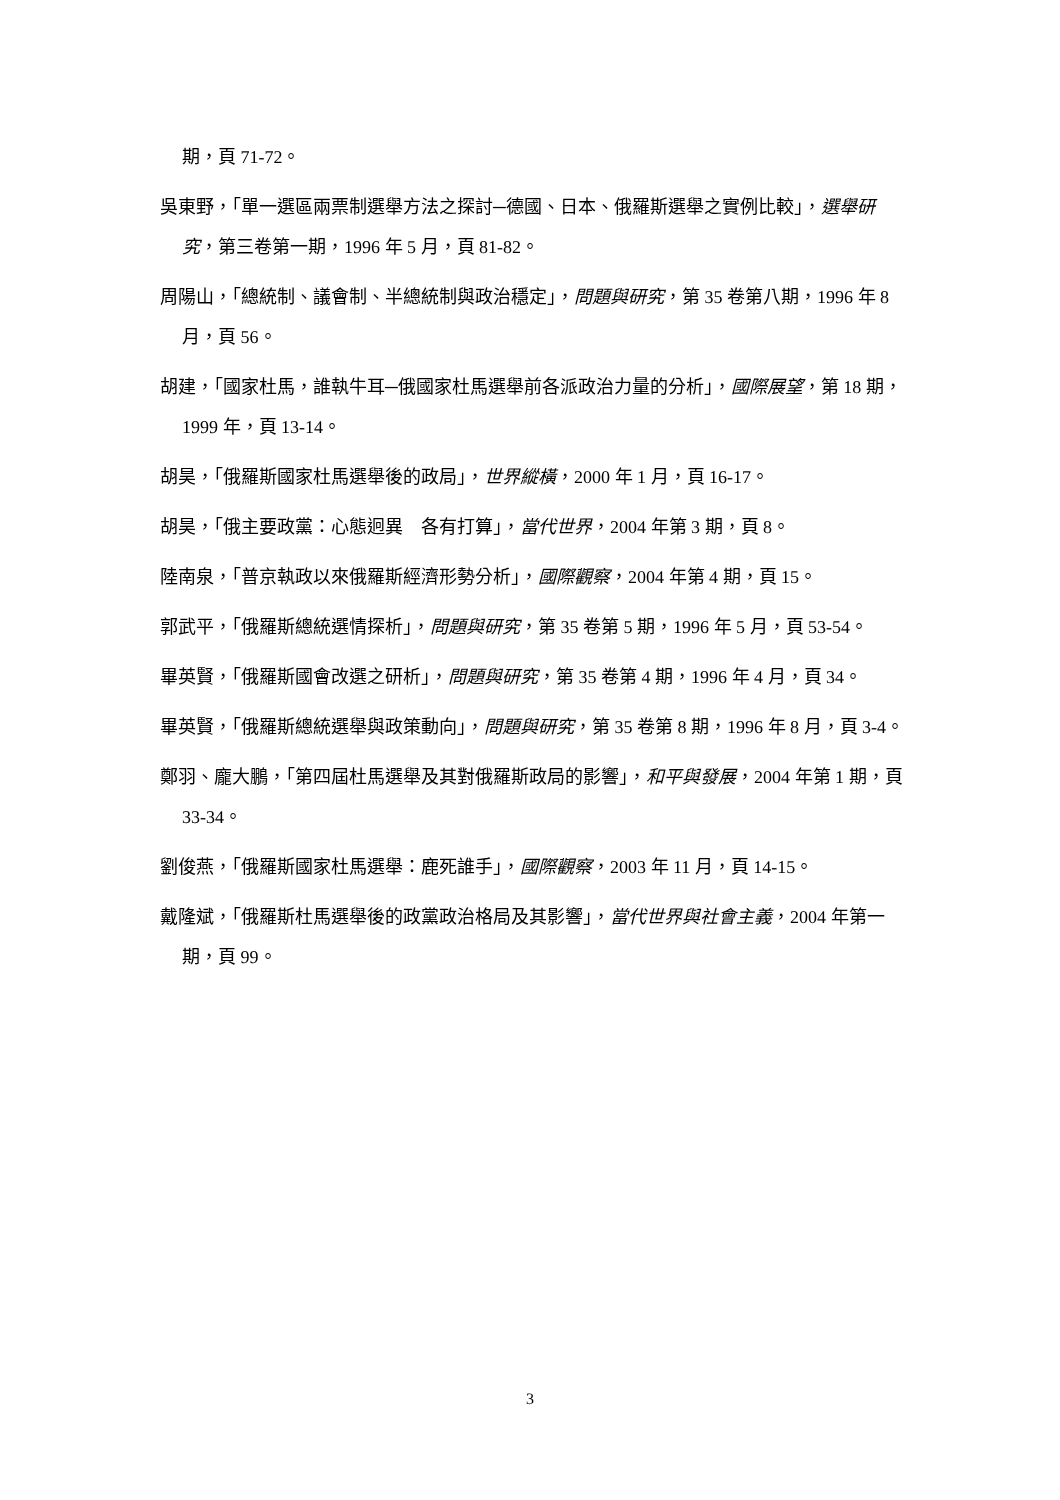期，頁 71-72。
吳東野，「單一選區兩票制選舉方法之探討─德國、日本、俄羅斯選舉之實例比較」，選舉研究，第三卷第一期，1996 年 5 月，頁 81-82。
周陽山，「總統制、議會制、半總統制與政治穩定」，問題與研究，第 35 卷第八期，1996 年 8 月，頁 56。
胡建，「國家杜馬，誰執牛耳─俄國家杜馬選舉前各派政治力量的分析」，國際展望，第 18 期，1999 年，頁 13-14。
胡昊，「俄羅斯國家杜馬選舉後的政局」，世界縱橫，2000 年 1 月，頁 16-17。
胡昊，「俄主要政黨：心態迥異　各有打算」，當代世界，2004 年第 3 期，頁 8。
陸南泉，「普京執政以來俄羅斯經濟形勢分析」，國際觀察，2004 年第 4 期，頁 15。
郭武平，「俄羅斯總統選情探析」，問題與研究，第 35 卷第 5 期，1996 年 5 月，頁 53-54。
畢英賢，「俄羅斯國會改選之研析」，問題與研究，第 35 卷第 4 期，1996 年 4 月，頁 34。
畢英賢，「俄羅斯總統選舉與政策動向」，問題與研究，第 35 卷第 8 期，1996 年 8 月，頁 3-4。
鄭羽、龐大鵬，「第四屆杜馬選舉及其對俄羅斯政局的影響」，和平與發展，2004 年第 1 期，頁 33-34。
劉俊燕，「俄羅斯國家杜馬選舉：鹿死誰手」，國際觀察，2003 年 11 月，頁 14-15。
戴隆斌，「俄羅斯杜馬選舉後的政黨政治格局及其影響」，當代世界與社會主義，2004 年第一期，頁 99。
3